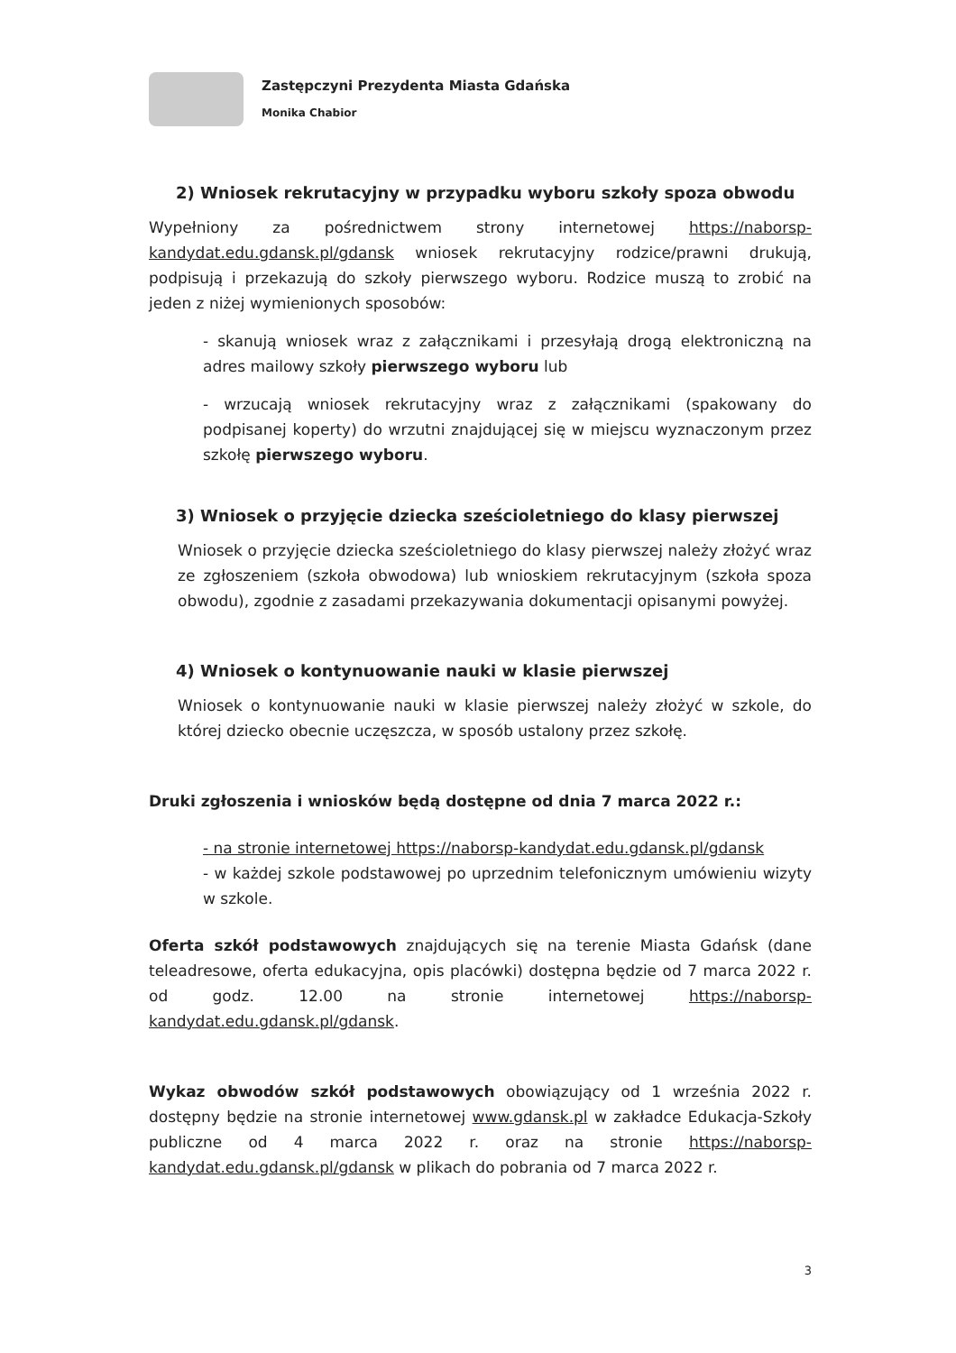Zastępczyni Prezydenta Miasta Gdańska
Monika Chabior
2) Wniosek rekrutacyjny w przypadku wyboru szkoły spoza obwodu
Wypełniony za pośrednictwem strony internetowej https://naborsp-kandydat.edu.gdansk.pl/gdansk wniosek rekrutacyjny rodzice/prawni drukują, podpisują i przekazują do szkoły pierwszego wyboru. Rodzice muszą to zrobić na jeden z niżej wymienionych sposobów:
- skanują wniosek wraz z załącznikami i przesyłają drogą elektroniczną na adres mailowy szkoły pierwszego wyboru lub
- wrzucają wniosek rekrutacyjny wraz z załącznikami (spakowany do podpisanej koperty) do wrzutni znajdującej się w miejscu wyznaczonym przez szkołę pierwszego wyboru.
3) Wniosek o przyjęcie dziecka sześcioletniego do klasy pierwszej
Wniosek o przyjęcie dziecka sześcioletniego do klasy pierwszej należy złożyć wraz ze zgłoszeniem (szkoła obwodowa) lub wnioskiem rekrutacyjnym (szkoła spoza obwodu), zgodnie z zasadami przekazywania dokumentacji opisanymi powyżej.
4) Wniosek o kontynuowanie nauki w klasie pierwszej
Wniosek o kontynuowanie nauki w klasie pierwszej należy złożyć w szkole, do której dziecko obecnie uczęszcza, w sposób ustalony przez szkołę.
Druki zgłoszenia i wniosków będą dostępne od dnia 7 marca 2022 r.:
- na stronie internetowej https://naborsp-kandydat.edu.gdansk.pl/gdansk
- w każdej szkole podstawowej po uprzednim telefonicznym umówieniu wizyty w szkole.
Oferta szkół podstawowych znajdujących się na terenie Miasta Gdańsk (dane teleadresowe, oferta edukacyjna, opis placówki) dostępna będzie od 7 marca 2022 r. od godz. 12.00 na stronie internetowej https://naborsp-kandydat.edu.gdansk.pl/gdansk.
Wykaz obwodów szkół podstawowych obowiązujący od 1 września 2022 r. dostępny będzie na stronie internetowej www.gdansk.pl w zakładce Edukacja-Szkoły publiczne od 4 marca 2022 r. oraz na stronie https://naborsp-kandydat.edu.gdansk.pl/gdansk w plikach do pobrania od 7 marca 2022 r.
3